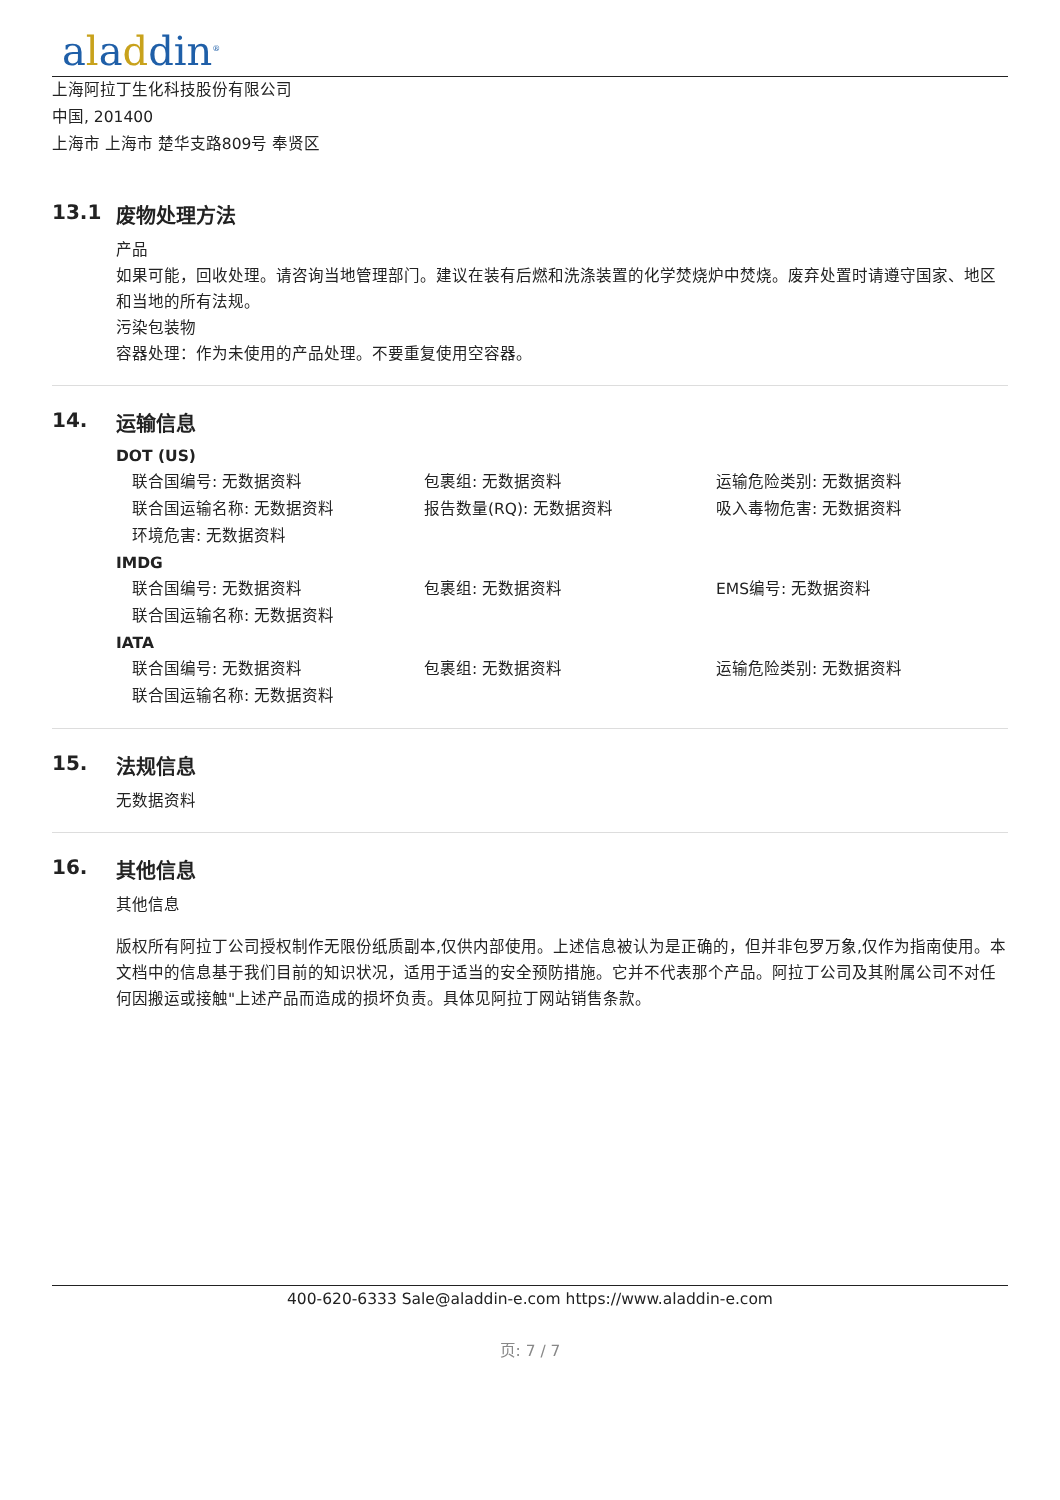aladdin<sup>®</sup>
上海阿拉丁生化科技股份有限公司
中国, 201400
上海市 上海市 楚华支路809号 奉贤区
13.1 废物处理方法
产品
如果可能，回收处理。请咨询当地管理部门。建议在装有后燃和洗涤装置的化学焚烧炉中焚烧。废弃处置时请遵守国家、地区和当地的所有法规。
污染包装物
容器处理：作为未使用的产品处理。不要重复使用空容器。
14. 运输信息
DOT (US)
联合国编号: 无数据资料 包裹组: 无数据资料 运输危险类别: 无数据资料
联合国运输名称: 无数据资料 报告数量(RQ): 无数据资料 吸入毒物危害: 无数据资料
环境危害: 无数据资料
IMDG
联合国编号: 无数据资料 包裹组: 无数据资料 EMS编号: 无数据资料
联合国运输名称: 无数据资料
IATA
联合国编号: 无数据资料 包裹组: 无数据资料 运输危险类别: 无数据资料
联合国运输名称: 无数据资料
15. 法规信息
无数据资料
16. 其他信息
其他信息
版权所有阿拉丁公司授权制作无限份纸质副本,仅供内部使用。上述信息被认为是正确的，但并非包罗万象,仅作为指南使用。本文档中的信息基于我们目前的知识状况，适用于适当的安全预防措施。它并不代表那个产品。阿拉丁公司及其附属公司不对任何因搬运或接触"上述产品而造成的损坏负责。具体见阿拉丁网站销售条款。
400-620-6333 Sale@aladdin-e.com https://www.aladdin-e.com
页: 7 / 7